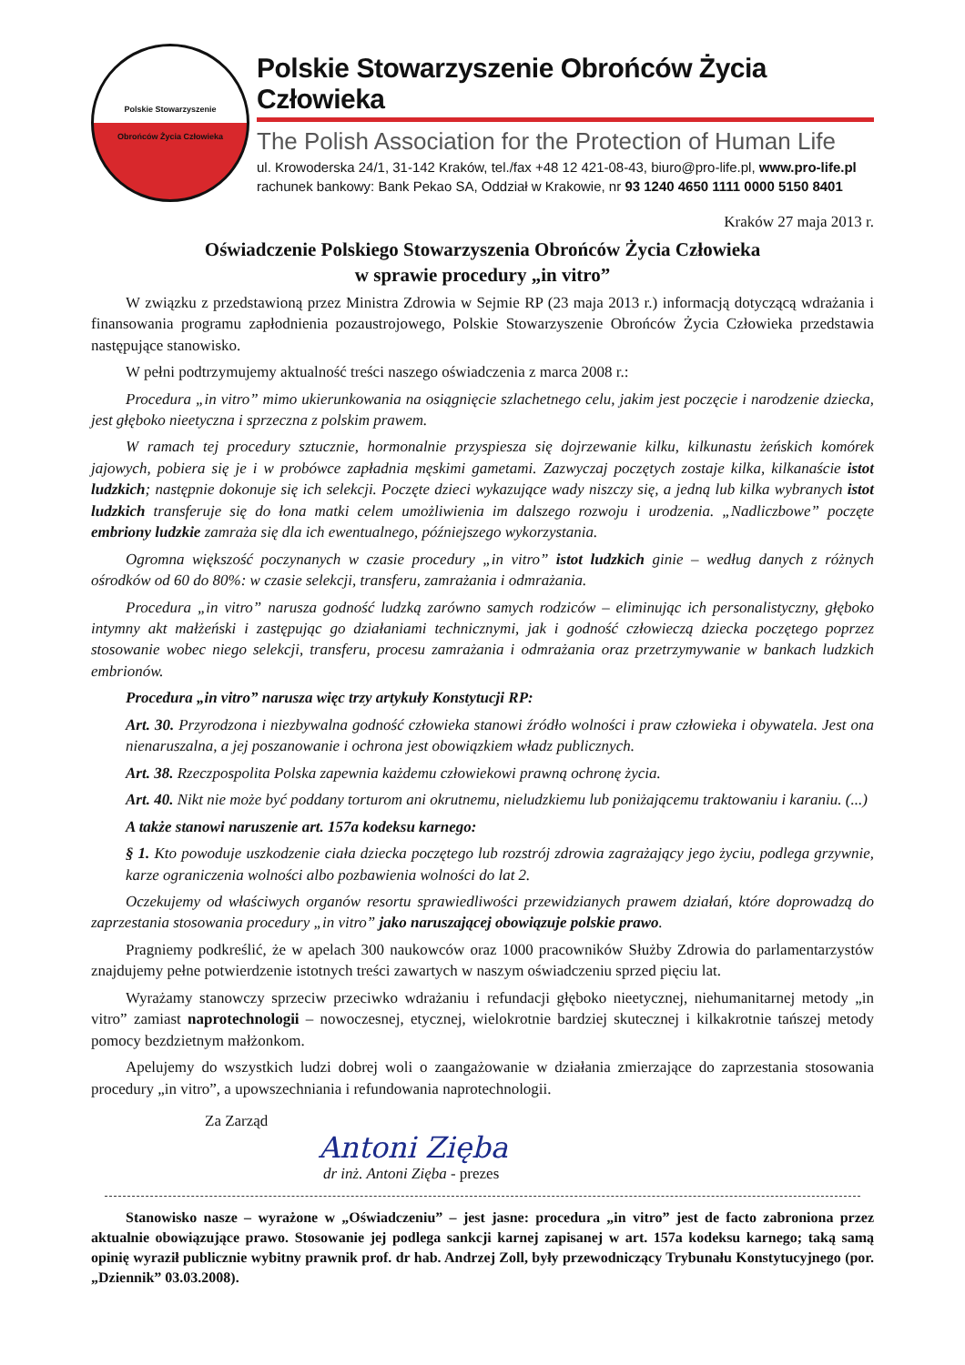Polskie Stowarzyszenie
Obrońców Życia Człowieka
Polskie Stowarzyszenie Obrońców Życia Człowieka
The Polish Association for the Protection of Human Life
ul. Krowoderska 24/1, 31-142 Kraków, tel./fax +48 12 421-08-43, biuro@pro-life.pl, www.pro-life.pl
rachunek bankowy: Bank Pekao SA, Oddział w Krakowie, nr 93 1240 4650 1111 0000 5150 8401
Kraków 27 maja 2013 r.
Oświadczenie Polskiego Stowarzyszenia Obrońców Życia Człowieka
w sprawie procedury „in vitro”
W związku z przedstawioną przez Ministra Zdrowia w Sejmie RP (23 maja 2013 r.) informacją dotyczącą wdrażania i finansowania programu zapłodnienia pozaustrojowego, Polskie Stowarzyszenie Obrońców Życia Człowieka przedstawia następujące stanowisko.
W pełni podtrzymujemy aktualność treści naszego oświadczenia z marca 2008 r.:
Procedura „in vitro” mimo ukierunkowania na osiągnięcie szlachetnego celu, jakim jest poczęcie i narodzenie dziecka, jest głęboko nieetyczna i sprzeczna z polskim prawem.
W ramach tej procedury sztucznie, hormonalnie przyspiesza się dojrzewanie kilku, kilkunastu żeńskich komórek jajowych, pobiera się je i w probówce zapładnia męskimi gametami. Zazwyczaj poczętych zostaje kilka, kilkanaście istot ludzkich; następnie dokonuje się ich selekcji. Poczęte dzieci wykazujące wady niszczy się, a jedną lub kilka wybranych istot ludzkich transferuje się do łona matki celem umożliwienia im dalszego rozwoju i urodzenia. „Nadliczbowe” poczęte embriony ludzkie zamraża się dla ich ewentualnego, późniejszego wykorzystania.
Ogromna większość poczynanych w czasie procedury „in vitro” istot ludzkich ginie – według danych z różnych ośrodków od 60 do 80%: w czasie selekcji, transferu, zamrażania i odmrażania.
Procedura „in vitro” narusza godność ludzką zarówno samych rodziców – eliminując ich personalistyczny, głęboko intymny akt małżeński i zastępując go działaniami technicznymi, jak i godność człowieczą dziecka poczętego poprzez stosowanie wobec niego selekcji, transferu, procesu zamrażania i odmrażania oraz przetrzymywanie w bankach ludzkich embrionów.
Procedura „in vitro” narusza więc trzy artykuły Konstytucji RP:
Art. 30. Przyrodzona i niezbywalna godność człowieka stanowi źródło wolności i praw człowieka i obywatela. Jest ona nienaruszalna, a jej poszanowanie i ochrona jest obowiązkiem władz publicznych.
Art. 38. Rzeczpospolita Polska zapewnia każdemu człowiekowi prawną ochronę życia.
Art. 40. Nikt nie może być poddany torturom ani okrutnemu, nieludzkiemu lub poniżającemu traktowaniu i karaniu. (...)
A także stanowi naruszenie art. 157a kodeksu karnego:
§ 1. Kto powoduje uszkodzenie ciała dziecka poczętego lub rozstrój zdrowia zagrażający jego życiu, podlega grzywnie, karze ograniczenia wolności albo pozbawienia wolności do lat 2.
Oczekujemy od właściwych organów resortu sprawiedliwości przewidzianych prawem działań, które doprowadzą do zaprzestania stosowania procedury „in vitro” jako naruszającej obowiązuje polskie prawo.
Pragniemy podkreślić, że w apelach 300 naukowców oraz 1000 pracowników Służby Zdrowia do parlamentarzystów znajdujemy pełne potwierdzenie istotnych treści zawartych w naszym oświadczeniu sprzed pięciu lat.
Wyrażamy stanowczy sprzeciw przeciwko wdrażaniu i refundacji głęboko nieetycznej, niehumanitarnej metody „in vitro” zamiast naprotechnologii – nowoczesnej, etycznej, wielokrotnie bardziej skutecznej i kilkakrotnie tańszej metody pomocy bezdzietnym małżonkom.
Apelujemy do wszystkich ludzi dobrej woli o zaangażowanie w działania zmierzające do zaprzestania stosowania procedury „in vitro”, a upowszechniania i refundowania naprotechnologii.
Za Zarząd
Antoni Zięba
dr inż. Antoni Zięba - prezes
Stanowisko nasze – wyrażone w „Oświadczeniu” – jest jasne: procedura „in vitro” jest de facto zabroniona przez aktualnie obowiązujące prawo. Stosowanie jej podlega sankcji karnej zapisanej w art. 157a kodeksu karnego; taką samą opinię wyraził publicznie wybitny prawnik prof. dr hab. Andrzej Zoll, były przewodniczący Trybunału Konstytucyjnego (por. „Dziennik” 03.03.2008).